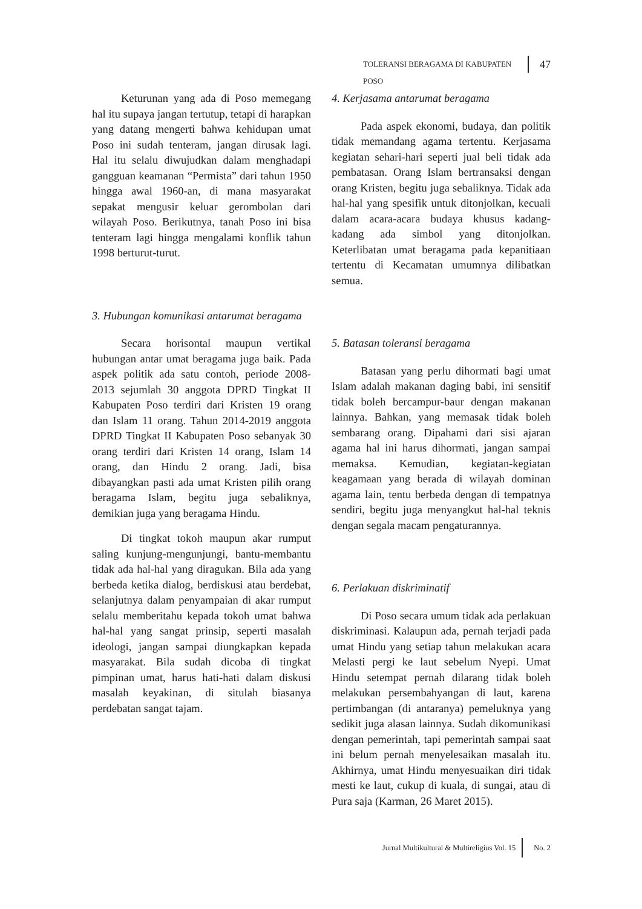TOLERANSI BERAGAMA DI KABUPATEN POSO 47
Keturunan yang ada di Poso memegang hal itu supaya jangan tertutup, tetapi di harapkan yang datang mengerti bahwa kehidupan umat Poso ini sudah tenteram, jangan dirusak lagi. Hal itu selalu diwujudkan dalam menghadapi gangguan keamanan “Permista” dari tahun 1950 hingga awal 1960-an, di mana masyarakat sepakat mengusir keluar gerombolan dari wilayah Poso. Berikutnya, tanah Poso ini bisa tenteram lagi hingga mengalami konflik tahun 1998 berturut-turut.
3. Hubungan komunikasi antarumat beragama
Secara horisontal maupun vertikal hubungan antar umat beragama juga baik. Pada aspek politik ada satu contoh, periode 2008-2013 sejumlah 30 anggota DPRD Tingkat II Kabupaten Poso terdiri dari Kristen 19 orang dan Islam 11 orang. Tahun 2014-2019 anggota DPRD Tingkat II Kabupaten Poso sebanyak 30 orang terdiri dari Kristen 14 orang, Islam 14 orang, dan Hindu 2 orang. Jadi, bisa dibayangkan pasti ada umat Kristen pilih orang beragama Islam, begitu juga sebaliknya, demikian juga yang beragama Hindu.
Di tingkat tokoh maupun akar rumput saling kunjung-mengunjungi, bantu-membantu tidak ada hal-hal yang diragukan. Bila ada yang berbeda ketika dialog, berdiskusi atau berdebat, selanjutnya dalam penyampaian di akar rumput selalu memberitahu kepada tokoh umat bahwa hal-hal yang sangat prinsip, seperti masalah ideologi, jangan sampai diungkapkan kepada masyarakat. Bila sudah dicoba di tingkat pimpinan umat, harus hati-hati dalam diskusi masalah keyakinan, di situlah biasanya perdebatan sangat tajam.
4. Kerjasama antarumat beragama
Pada aspek ekonomi, budaya, dan politik tidak memandang agama tertentu. Kerjasama kegiatan sehari-hari seperti jual beli tidak ada pembatasan. Orang Islam bertransaksi dengan orang Kristen, begitu juga sebaliknya. Tidak ada hal-hal yang spesifik untuk ditonjolkan, kecuali dalam acara-acara budaya khusus kadang-kadang ada simbol yang ditonjolkan. Keterlibatan umat beragama pada kepanitiaan tertentu di Kecamatan umumnya dilibatkan semua.
5. Batasan toleransi beragama
Batasan yang perlu dihormati bagi umat Islam adalah makanan daging babi, ini sensitif tidak boleh bercampur-baur dengan makanan lainnya. Bahkan, yang memasak tidak boleh sembarang orang. Dipahami dari sisi ajaran agama hal ini harus dihormati, jangan sampai memaksa. Kemudian, kegiatan-kegiatan keagamaan yang berada di wilayah dominan agama lain, tentu berbeda dengan di tempatnya sendiri, begitu juga menyangkut hal-hal teknis dengan segala macam pengaturannya.
6. Perlakuan diskriminatif
Di Poso secara umum tidak ada perlakuan diskriminasi. Kalaupun ada, pernah terjadi pada umat Hindu yang setiap tahun melakukan acara Melasti pergi ke laut sebelum Nyepi. Umat Hindu setempat pernah dilarang tidak boleh melakukan persembahyangan di laut, karena pertimbangan (di antaranya) pemeluknya yang sedikit juga alasan lainnya. Sudah dikomunikasi dengan pemerintah, tapi pemerintah sampai saat ini belum pernah menyelesaikan masalah itu. Akhirnya, umat Hindu menyesuaikan diri tidak mesti ke laut, cukup di kuala, di sungai, atau di Pura saja (Karman, 26 Maret 2015).
Jurnal Multikultural & Multireligius Vol. 15 No. 2